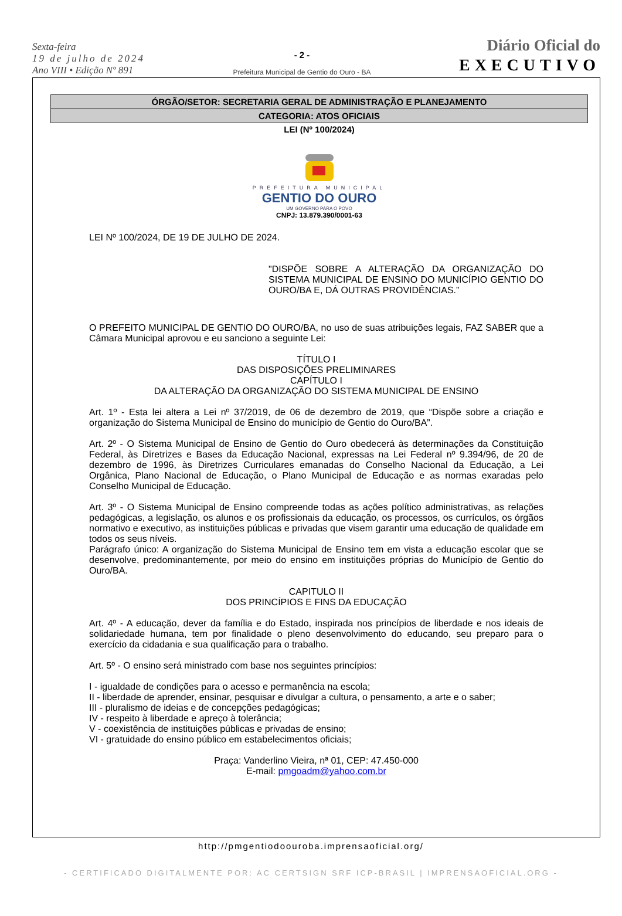Sexta-feira
19 de julho de 2024
Ano VIII • Edição Nº 891
- 2 -
Prefeitura Municipal de Gentio do Ouro - BA
Diário Oficial do
EXECUTIVO
ÓRGÃO/SETOR: SECRETARIA GERAL DE ADMINISTRAÇÃO E PLANEJAMENTO
CATEGORIA: ATOS OFICIAIS
LEI (Nº 100/2024)
PREFEITURA MUNICIPAL
GENTIO DO OURO
UM GOVERNO PARA O POVO
CNPJ: 13.879.390/0001-63
LEI Nº 100/2024, DE 19 DE JULHO DE 2024.
"DISPÕE SOBRE A ALTERAÇÃO DA ORGANIZAÇÃO DO SISTEMA MUNICIPAL DE ENSINO DO MUNICÍPIO GENTIO DO OURO/BA E, DÁ OUTRAS PROVIDÊNCIAS.”
O PREFEITO MUNICIPAL DE GENTIO DO OURO/BA, no uso de suas atribuições legais, FAZ SABER que a Câmara Municipal aprovou e eu sanciono a seguinte Lei:
TÍTULO I
DAS DISPOSIÇÕES PRELIMINARES
CAPÍTULO I
DA ALTERAÇÃO DA ORGANIZAÇÃO DO SISTEMA MUNICIPAL DE ENSINO
Art. 1º - Esta lei altera a Lei nº 37/2019, de 06 de dezembro de 2019, que “Dispõe sobre a criação e organização do Sistema Municipal de Ensino do município de Gentio do Ouro/BA”.
Art. 2º - O Sistema Municipal de Ensino de Gentio do Ouro obedecerá às determinações da Constituição Federal, às Diretrizes e Bases da Educação Nacional, expressas na Lei Federal nº 9.394/96, de 20 de dezembro de 1996, às Diretrizes Curriculares emanadas do Conselho Nacional da Educação, a Lei Orgânica, Plano Nacional de Educação, o Plano Municipal de Educação e as normas exaradas pelo Conselho Municipal de Educação.
Art. 3º - O Sistema Municipal de Ensino compreende todas as ações político administrativas, as relações pedagógicas, a legislação, os alunos e os profissionais da educação, os processos, os currículos, os órgãos normativo e executivo, as instituições públicas e privadas que visem garantir uma educação de qualidade em todos os seus níveis.
Parágrafo único: A organização do Sistema Municipal de Ensino tem em vista a educação escolar que se desenvolve, predominantemente, por meio do ensino em instituições próprias do Município de Gentio do Ouro/BA.
CAPITULO II
DOS PRINCÍPIOS E FINS DA EDUCAÇÃO
Art. 4º - A educação, dever da família e do Estado, inspirada nos princípios de liberdade e nos ideais de solidariedade humana, tem por finalidade o pleno desenvolvimento do educando, seu preparo para o exercício da cidadania e sua qualificação para o trabalho.
Art. 5º - O ensino será ministrado com base nos seguintes princípios:
I - igualdade de condições para o acesso e permanência na escola;
II - liberdade de aprender, ensinar, pesquisar e divulgar a cultura, o pensamento, a arte e o saber;
III - pluralismo de ideias e de concepções pedagógicas;
IV - respeito à liberdade e apreço à tolerância;
V - coexistência de instituições públicas e privadas de ensino;
VI - gratuidade do ensino público em estabelecimentos oficiais;
Praça: Vanderlino Vieira, nª 01, CEP: 47.450-000
E-mail: pmgoadm@yahoo.com.br
http://pmgentiodoouroba.imprensaoficial.org/
- CERTIFICADO DIGITALMENTE POR: AC CERTSIGN SRF ICP-BRASIL | IMPRENSAOFICIAL.ORG -